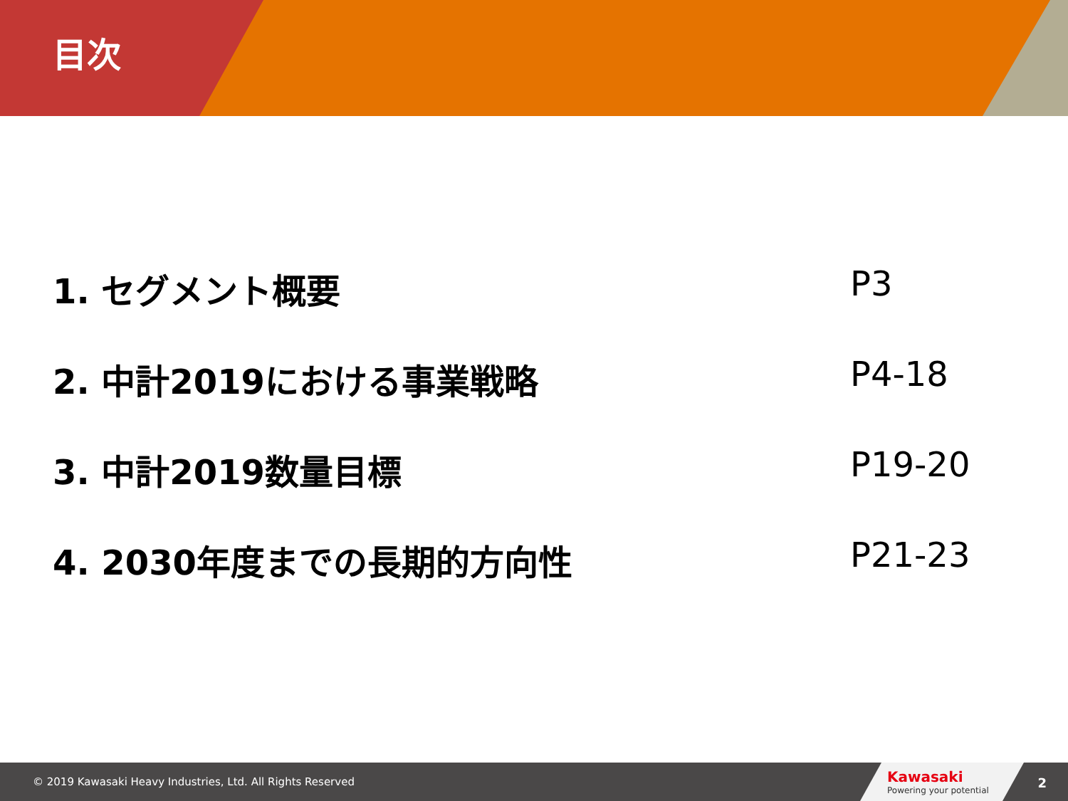目次
1. セグメント概要 P3
2. 中計2019における事業戦略 P4-18
3. 中計2019数量目標 P19-20
4. 2030年度までの長期的方向性 P21-23
© 2019 Kawasaki Heavy Industries, Ltd. All Rights Reserved
Kawasaki
Powering your potential
2